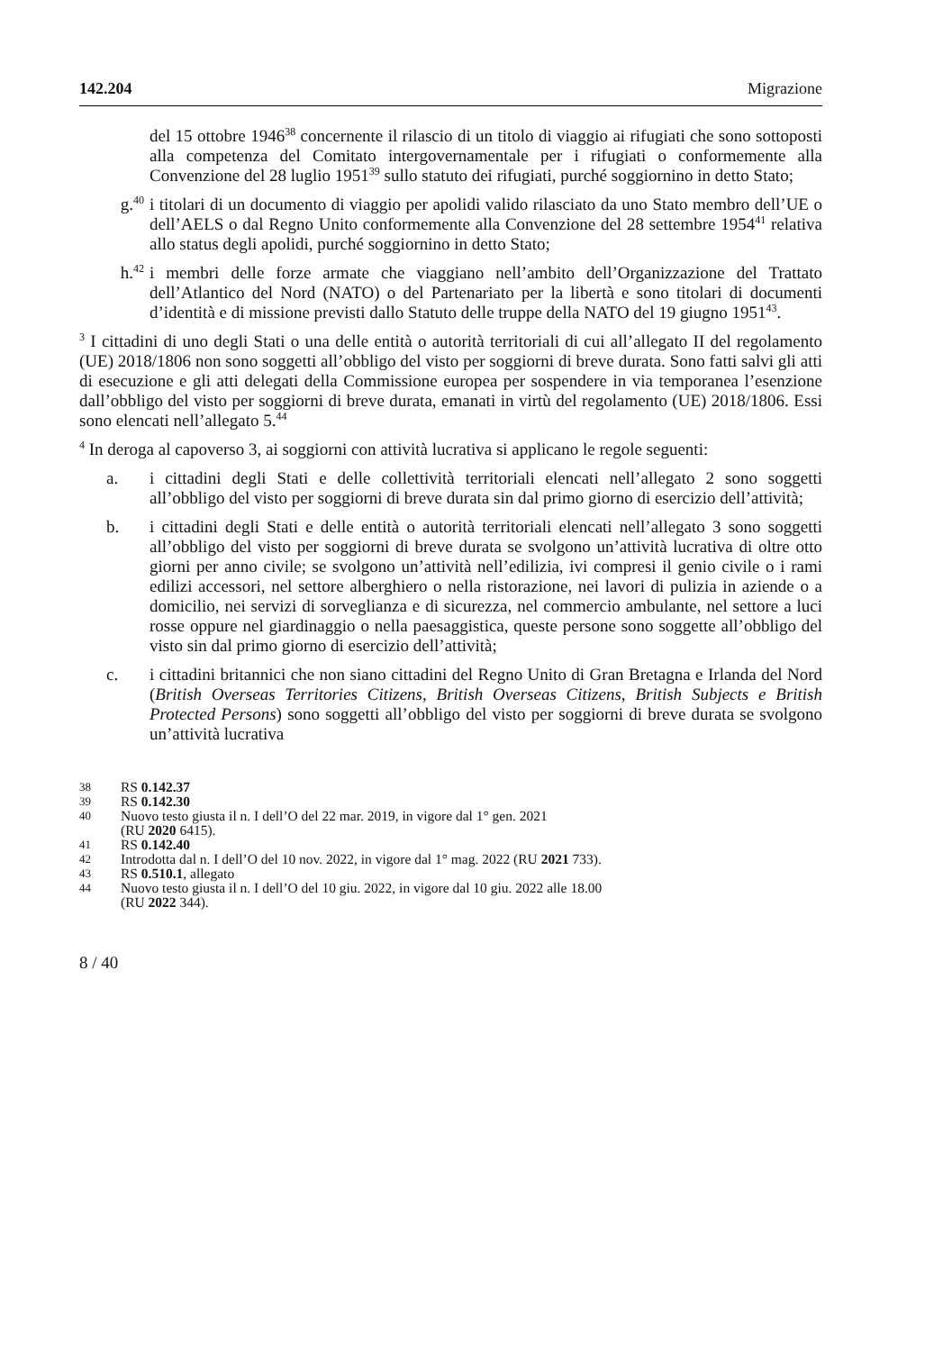142.204 Migrazione
del 15 ottobre 1946<sup>38</sup> concernente il rilascio di un titolo di viaggio ai rifugiati che sono sottoposti alla competenza del Comitato intergovernamentale per i rifugiati o conformemente alla Convenzione del 28 luglio 1951<sup>39</sup> sullo statuto dei rifugiati, purché soggiornino in detto Stato;
g.<sup>40</sup> i titolari di un documento di viaggio per apolidi valido rilasciato da uno Stato membro dell’UE o dell’AELS o dal Regno Unito conformemente alla Convenzione del 28 settembre 1954<sup>41</sup> relativa allo status degli apolidi, purché soggiornino in detto Stato;
h.<sup>42</sup> i membri delle forze armate che viaggiano nell’ambito dell’Organizzazione del Trattato dell’Atlantico del Nord (NATO) o del Partenariato per la libertà e sono titolari di documenti d’identità e di missione previsti dallo Statuto delle truppe della NATO del 19 giugno 1951<sup>43</sup>.
<sup>3</sup> I cittadini di uno degli Stati o una delle entità o autorità territoriali di cui all’allegato II del regolamento (UE) 2018/1806 non sono soggetti all’obbligo del visto per soggiorni di breve durata. Sono fatti salvi gli atti di esecuzione e gli atti delegati della Commissione europea per sospendere in via temporanea l’esenzione dall’obbligo del visto per soggiorni di breve durata, emanati in virtù del regolamento (UE) 2018/1806. Essi sono elencati nell’allegato 5.<sup>44</sup>
<sup>4</sup> In deroga al capoverso 3, ai soggiorni con attività lucrativa si applicano le regole seguenti:
a. i cittadini degli Stati e delle collettività territoriali elencati nell’allegato 2 sono soggetti all’obbligo del visto per soggiorni di breve durata sin dal primo giorno di esercizio dell’attività;
b. i cittadini degli Stati e delle entità o autorità territoriali elencati nell’allegato 3 sono soggetti all’obbligo del visto per soggiorni di breve durata se svolgono un’attività lucrativa di oltre otto giorni per anno civile; se svolgono un’attività nell’edilizia, ivi compresi il genio civile o i rami edilizi accessori, nel settore alberghiero o nella ristorazione, nei lavori di pulizia in aziende o a domicilio, nei servizi di sorveglianza e di sicurezza, nel commercio ambulante, nel settore a luci rosse oppure nel giardinaggio o nella paesaggistica, queste persone sono soggette all’obbligo del visto sin dal primo giorno di esercizio dell’attività;
c. i cittadini britannici che non siano cittadini del Regno Unito di Gran Bretagna e Irlanda del Nord (British Overseas Territories Citizens, British Overseas Citizens, British Subjects e British Protected Persons) sono soggetti all’obbligo del visto per soggiorni di breve durata se svolgono un’attività lucrativa
38 RS 0.142.37
39 RS 0.142.30
40 Nuovo testo giusta il n. I dell’O del 22 mar. 2019, in vigore dal 1° gen. 2021
(RU 2020 6415).
41 RS 0.142.40
42 Introdotta dal n. I dell’O del 10 nov. 2022, in vigore dal 1° mag. 2022 (RU 2021 733).
43 RS 0.510.1, allegato
44 Nuovo testo giusta il n. I dell’O del 10 giu. 2022, in vigore dal 10 giu. 2022 alle 18.00
(RU 2022 344).
8 / 40